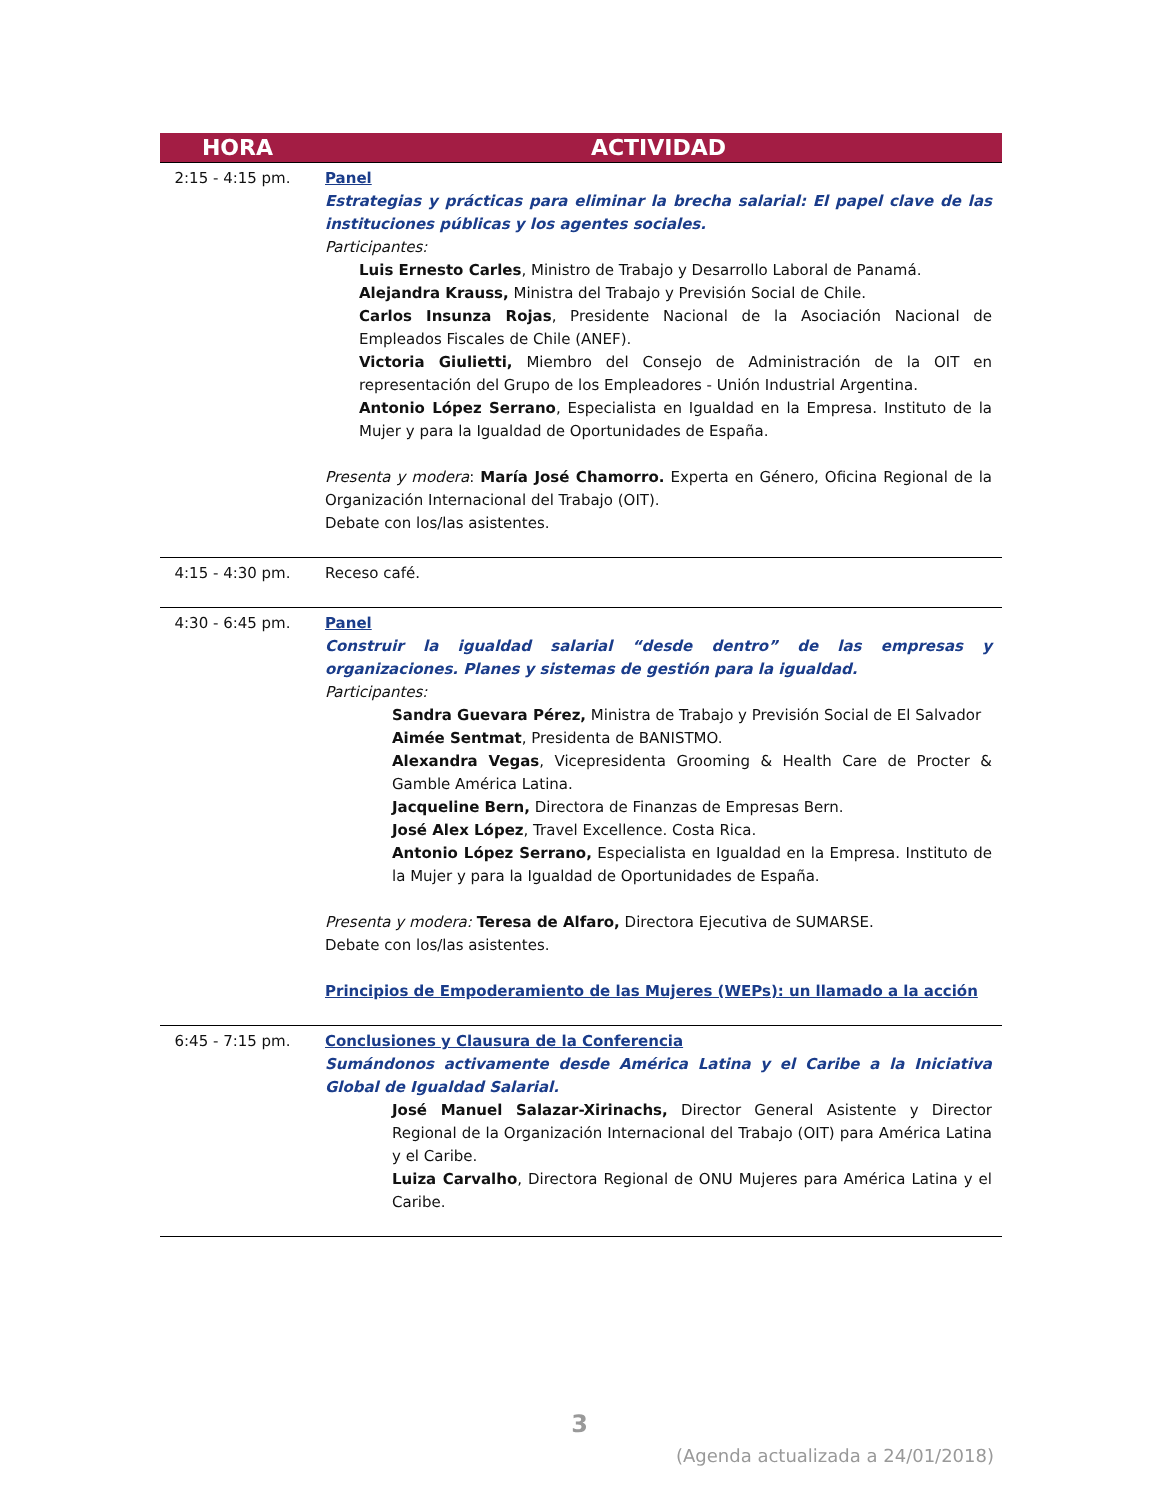| HORA | ACTIVIDAD |
| --- | --- |
| 2:15 - 4:15 pm. | Panel Estrategias y prácticas para eliminar la brecha salarial: El papel clave de las instituciones públicas y los agentes sociales. Participantes: Luis Ernesto Carles , Ministro de Trabajo y Desarrollo Laboral de Panamá. Alejandra Krauss, Ministra del Trabajo y Previsión Social de Chile. Carlos Insunza Rojas , Presidente Nacional de la Asociación Nacional de Empleados Fiscales de Chile (ANEF). Victoria Giulietti, Miembro del Consejo de Administración de la OIT en representación del Grupo de los Empleadores - Unión Industrial Argentina. Antonio López Serrano , Especialista en Igualdad en la Empresa. Instituto de la Mujer y para la Igualdad de Oportunidades de España. Presenta y modera : María José Chamorro. Experta en Género, Oficina Regional de la Organización Internacional del Trabajo (OIT). Debate con los/las asistentes. |
| 4:15 - 4:30 pm. | Receso café. |
| 4:30 - 6:45 pm. | Panel Construir la igualdad salarial “desde dentro” de las empresas y organizaciones. Planes y sistemas de gestión para la igualdad. Participantes: Sandra Guevara Pérez, Ministra de Trabajo y Previsión Social de El Salvador Aimée Sentmat , Presidenta de BANISTMO. Alexandra Vegas , Vicepresidenta Grooming & Health Care de Procter & Gamble América Latina. Jacqueline Bern, Directora de Finanzas de Empresas Bern. José Alex López , Travel Excellence. Costa Rica. Antonio López Serrano, Especialista en Igualdad en la Empresa. Instituto de la Mujer y para la Igualdad de Oportunidades de España. Presenta y modera: Teresa de Alfaro, Directora Ejecutiva de SUMARSE. Debate con los/las asistentes. Principios de Empoderamiento de las Mujeres (WEPs): un llamado a la acción |
| 6:45 - 7:15 pm. | Conclusiones y Clausura de la Conferencia Sumándonos activamente desde América Latina y el Caribe a la Iniciativa Global de Igualdad Salarial. José Manuel Salazar-Xirinachs, Director General Asistente y Director Regional de la Organización Internacional del Trabajo (OIT) para América Latina y el Caribe. Luiza Carvalho , Directora Regional de ONU Mujeres para América Latina y el Caribe. |
3
(Agenda actualizada a 24/01/2018)